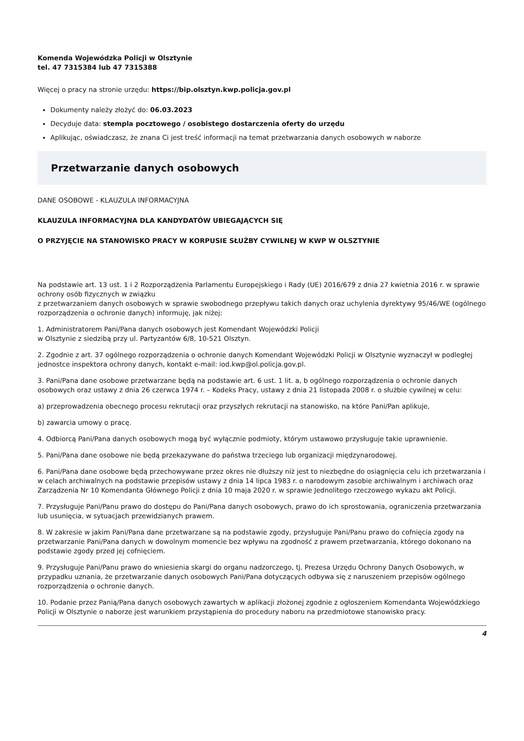Komenda Wojewódzka Policji w Olsztynie
tel. 47 7315384 lub 47 7315388
Więcej o pracy na stronie urzędu: https://bip.olsztyn.kwp.policja.gov.pl
Dokumenty należy złożyć do: 06.03.2023
Decyduje data: stempla pocztowego / osobistego dostarczenia oferty do urzędu
Aplikując, oświadczasz, że znana Ci jest treść informacji na temat przetwarzania danych osobowych w naborze
Przetwarzanie danych osobowych
DANE OSOBOWE - KLAUZULA INFORMACYJNA
KLAUZULA INFORMACYJNA DLA KANDYDATÓW UBIEGAJĄCYCH SIĘ
O PRZYJĘCIE NA STANOWISKO PRACY W KORPUSIE SŁUŻBY CYWILNEJ W KWP W OLSZTYNIE
Na podstawie art. 13 ust. 1 i 2 Rozporządzenia Parlamentu Europejskiego i Rady (UE) 2016/679 z dnia 27 kwietnia 2016 r. w sprawie ochrony osób fizycznych w związku
z przetwarzaniem danych osobowych w sprawie swobodnego przepływu takich danych oraz uchylenia dyrektywy 95/46/WE (ogólnego rozporządzenia o ochronie danych) informuję, jak niżej:
1. Administratorem Pani/Pana danych osobowych jest Komendant Wojewódzki Policji
w Olsztynie z siedzibą przy ul. Partyzantów 6/8, 10-521 Olsztyn.
2. Zgodnie z art. 37 ogólnego rozporządzenia o ochronie danych Komendant Wojewódzki Policji w Olsztynie wyznaczył w podległej jednostce inspektora ochrony danych, kontakt e-mail: iod.kwp@ol.policja.gov.pl.
3. Pani/Pana dane osobowe przetwarzane będą na podstawie art. 6 ust. 1 lit. a, b ogólnego rozporządzenia o ochronie danych osobowych oraz ustawy z dnia 26 czerwca 1974 r. – Kodeks Pracy, ustawy z dnia 21 listopada 2008 r. o służbie cywilnej w celu:
a) przeprowadzenia obecnego procesu rekrutacji oraz przyszłych rekrutacji na stanowisko, na które Pani/Pan aplikuje,
b) zawarcia umowy o pracę.
4. Odbiorcą Pani/Pana danych osobowych mogą być wyłącznie podmioty, którym ustawowo przysługuje takie uprawnienie.
5. Pani/Pana dane osobowe nie będą przekazywane do państwa trzeciego lub organizacji międzynarodowej.
6. Pani/Pana dane osobowe będą przechowywane przez okres nie dłuższy niż jest to niezbędne do osiągnięcia celu ich przetwarzania i w celach archiwalnych na podstawie przepisów ustawy z dnia 14 lipca 1983 r. o narodowym zasobie archiwalnym i archiwach oraz Zarządzenia Nr 10 Komendanta Głównego Policji z dnia 10 maja 2020 r. w sprawie Jednolitego rzeczowego wykazu akt Policji.
7. Przysługuje Pani/Panu prawo do dostępu do Pani/Pana danych osobowych, prawo do ich sprostowania, ograniczenia przetwarzania lub usunięcia, w sytuacjach przewidzianych prawem.
8. W zakresie w jakim Pani/Pana dane przetwarzane są na podstawie zgody, przysługuje Pani/Panu prawo do cofnięcia zgody na przetwarzanie Pani/Pana danych w dowolnym momencie bez wpływu na zgodność z prawem przetwarzania, którego dokonano na podstawie zgody przed jej cofnięciem.
9. Przysługuje Pani/Panu prawo do wniesienia skargi do organu nadzorczego, tj. Prezesa Urzędu Ochrony Danych Osobowych, w przypadku uznania, że przetwarzanie danych osobowych Pani/Pana dotyczących odbywa się z naruszeniem przepisów ogólnego rozporządzenia o ochronie danych.
10. Podanie przez Panią/Pana danych osobowych zawartych w aplikacji złożonej zgodnie z ogłoszeniem Komendanta Wojewódzkiego Policji w Olsztynie o naborze jest warunkiem przystąpienia do procedury naboru na przedmiotowe stanowisko pracy.
4